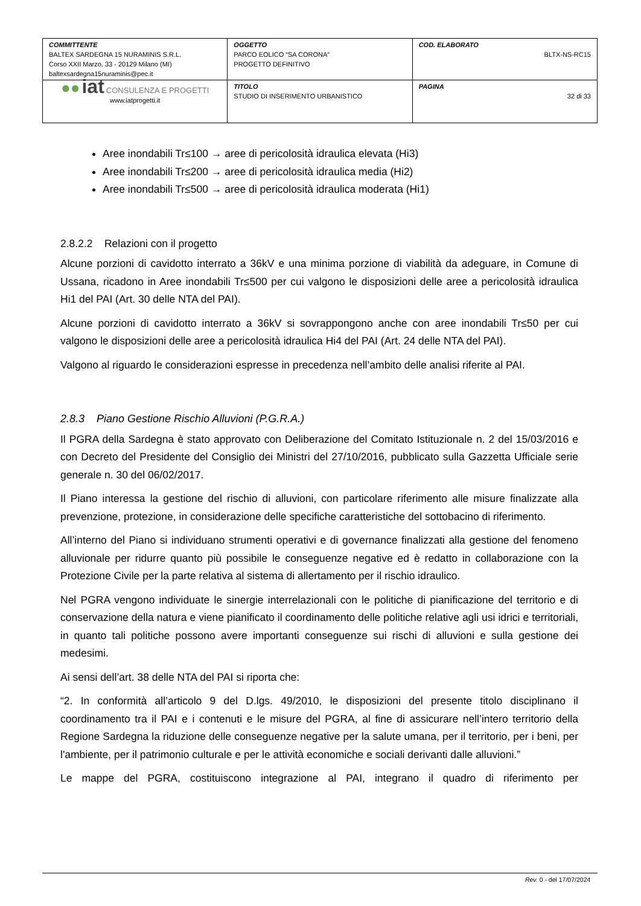| COMMITTENTE BALTEX SARDEGNA 15 NURAMINIS S.R.L. Corso XXII Marzo, 33 - 20129 Milano (MI) baltexsardegna15nuraminis@pec.it | OGGETTO PARCO EOLICO “SA CORONA” PROGETTO DEFINITIVO | COD. ELABORATO BLTX-NS-RC15 |
| ●● iat CONSULENZA E PROGETTI www.iatprogetti.it | TITOLO STUDIO DI INSERIMENTO URBANISTICO | PAGINA 32 di 33 |
Aree inondabili Tr≤100 → aree di pericolosità idraulica elevata (Hi3)
Aree inondabili Tr≤200 → aree di pericolosità idraulica media (Hi2)
Aree inondabili Tr≤500 → aree di pericolosità idraulica moderata (Hi1)
2.8.2.2 Relazioni con il progetto
Alcune porzioni di cavidotto interrato a 36kV e una minima porzione di viabilità da adeguare, in Comune di Ussana, ricadono in Aree inondabili Tr≤500 per cui valgono le disposizioni delle aree a pericolosità idraulica Hi1 del PAI (Art. 30 delle NTA del PAI).
Alcune porzioni di cavidotto interrato a 36kV si sovrappongono anche con aree inondabili Tr≤50 per cui valgono le disposizioni delle aree a pericolosità idraulica Hi4 del PAI (Art. 24 delle NTA del PAI).
Valgono al riguardo le considerazioni espresse in precedenza nell’ambito delle analisi riferite al PAI.
2.8.3 Piano Gestione Rischio Alluvioni (P.G.R.A.)
Il PGRA della Sardegna è stato approvato con Deliberazione del Comitato Istituzionale n. 2 del 15/03/2016 e con Decreto del Presidente del Consiglio dei Ministri del 27/10/2016, pubblicato sulla Gazzetta Ufficiale serie generale n. 30 del 06/02/2017.
Il Piano interessa la gestione del rischio di alluvioni, con particolare riferimento alle misure finalizzate alla prevenzione, protezione, in considerazione delle specifiche caratteristiche del sottobacino di riferimento.
All’interno del Piano si individuano strumenti operativi e di governance finalizzati alla gestione del fenomeno alluvionale per ridurre quanto più possibile le conseguenze negative ed è redatto in collaborazione con la Protezione Civile per la parte relativa al sistema di allertamento per il rischio idraulico.
Nel PGRA vengono individuate le sinergie interrelazionali con le politiche di pianificazione del territorio e di conservazione della natura e viene pianificato il coordinamento delle politiche relative agli usi idrici e territoriali, in quanto tali politiche possono avere importanti conseguenze sui rischi di alluvioni e sulla gestione dei medesimi.
Ai sensi dell’art. 38 delle NTA del PAI si riporta che:
“2. In conformità all’articolo 9 del D.lgs. 49/2010, le disposizioni del presente titolo disciplinano il coordinamento tra il PAI e i contenuti e le misure del PGRA, al fine di assicurare nell’intero territorio della Regione Sardegna la riduzione delle conseguenze negative per la salute umana, per il territorio, per i beni, per l'ambiente, per il patrimonio culturale e per le attività economiche e sociali derivanti dalle alluvioni.”
Le mappe del PGRA, costituiscono integrazione al PAI, integrano il quadro di riferimento per
Rev. 0 - del 17/07/2024